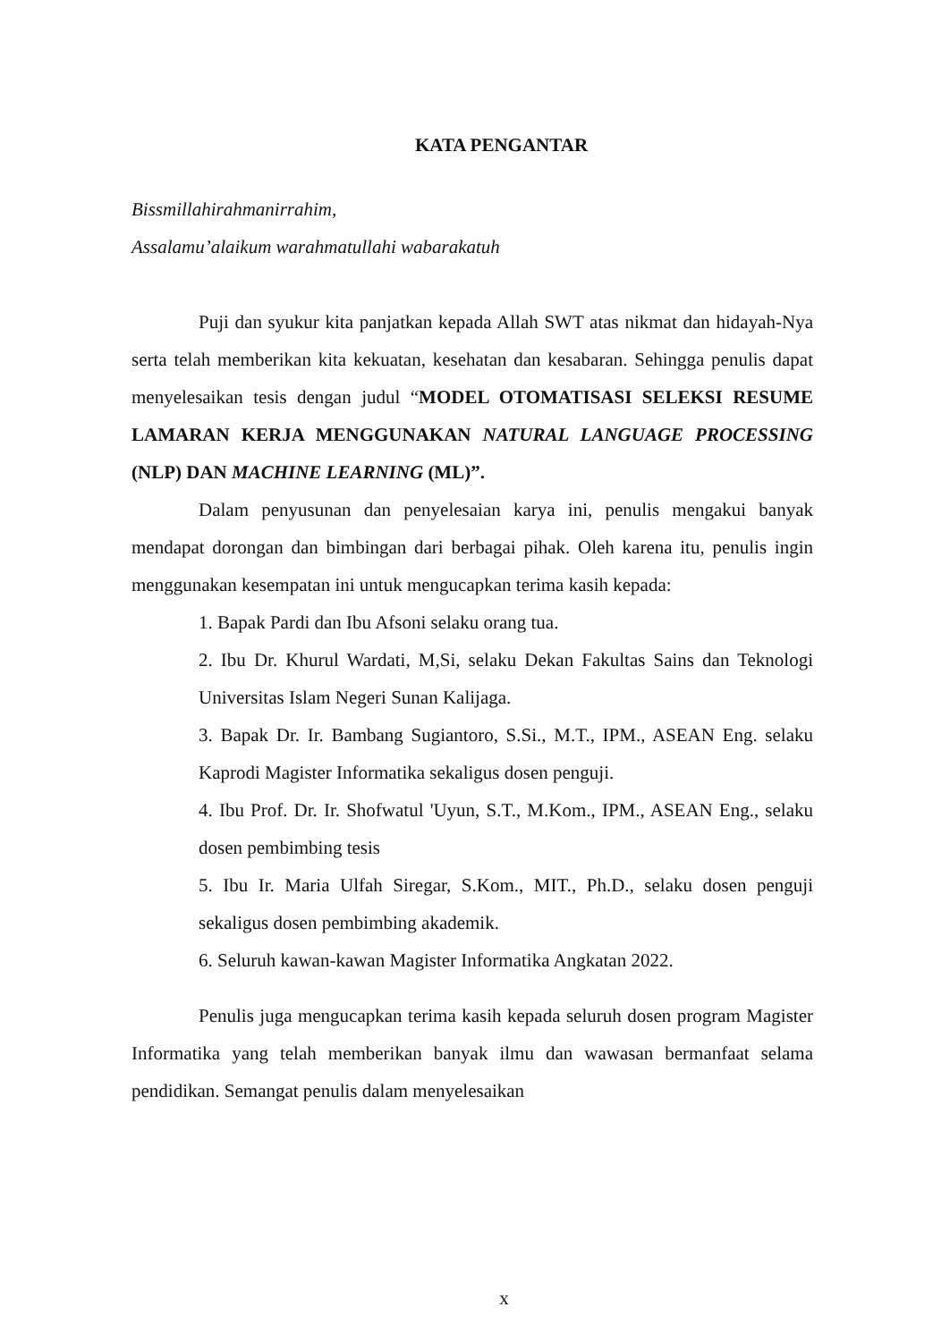KATA PENGANTAR
Bissmillahirahmanirrahim,
Assalamu’alaikum warahmatullahi wabarakatuh
Puji dan syukur kita panjatkan kepada Allah SWT atas nikmat dan hidayah-Nya serta telah memberikan kita kekuatan, kesehatan dan kesabaran. Sehingga penulis dapat menyelesaikan tesis dengan judul “MODEL OTOMATISASI SELEKSI RESUME LAMARAN KERJA MENGGUNAKAN NATURAL LANGUAGE PROCESSING (NLP) DAN MACHINE LEARNING (ML)”.
Dalam penyusunan dan penyelesaian karya ini, penulis mengakui banyak mendapat dorongan dan bimbingan dari berbagai pihak. Oleh karena itu, penulis ingin menggunakan kesempatan ini untuk mengucapkan terima kasih kepada:
1. Bapak Pardi dan Ibu Afsoni selaku orang tua.
2. Ibu Dr. Khurul Wardati, M,Si, selaku Dekan Fakultas Sains dan Teknologi Universitas Islam Negeri Sunan Kalijaga.
3. Bapak Dr. Ir. Bambang Sugiantoro, S.Si., M.T., IPM., ASEAN Eng. selaku Kaprodi Magister Informatika sekaligus dosen penguji.
4. Ibu Prof. Dr. Ir. Shofwatul 'Uyun, S.T., M.Kom., IPM., ASEAN Eng., selaku dosen pembimbing tesis
5. Ibu Ir. Maria Ulfah Siregar, S.Kom., MIT., Ph.D., selaku dosen penguji sekaligus dosen pembimbing akademik.
6. Seluruh kawan-kawan Magister Informatika Angkatan 2022.
Penulis juga mengucapkan terima kasih kepada seluruh dosen program Magister Informatika yang telah memberikan banyak ilmu dan wawasan bermanfaat selama pendidikan. Semangat penulis dalam menyelesaikan
x